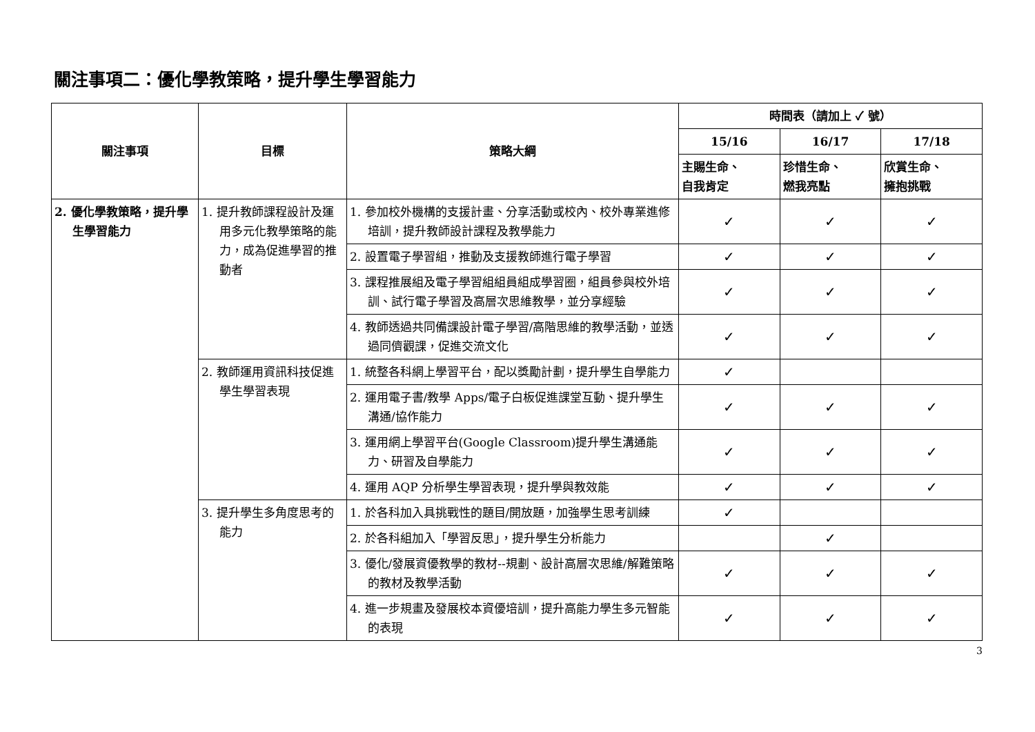關注事項二：優化學教策略，提升學生學習能力
| 關注事項 | 目標 | 策略大綱 | 時間表（請加上 ✓ 號） | | |
| --- | --- | --- | --- | --- | --- |
| | | | 15/16 | 16/17 | 17/18 |
| | | | 主賜生命、 自我肯定 | 珍惜生命、 燃我亮點 | 欣賞生命、 擁抱挑戰 |
| 2. 優化學教策略，提升學生學習能力 | 1. 提升教師課程設計及運用多元化教學策略的能力，成為促進學習的推動者 | 1. 參加校外機構的支援計畫、分享活動或校內、校外專業進修培訓，提升教師設計課程及教學能力 | ✓ | ✓ | ✓ |
| | | 2. 設置電子學習組，推動及支援教師進行電子學習 | ✓ | ✓ | ✓ |
| | | 3. 課程推展組及電子學習組組員組成學習圈，組員參與校外培訓、試行電子學習及高層次思維教學，並分享經驗 | ✓ | ✓ | ✓ |
| | | 4. 教師透過共同備課設計電子學習/高階思維的教學活動，並透過同儕觀課，促進交流文化 | ✓ | ✓ | ✓ |
| | 2. 教師運用資訊科技促進學生學習表現 | 1. 統整各科網上學習平台，配以獎勵計劃，提升學生自學能力 | ✓ | | |
| | | 2. 運用電子書/教學 Apps/電子白板促進課堂互動、提升學生溝通/協作能力 | ✓ | ✓ | ✓ |
| | | 3. 運用網上學習平台(Google Classroom)提升學生溝通能力、研習及自學能力 | ✓ | ✓ | ✓ |
| | | 4. 運用 AQP 分析學生學習表現，提升學與教效能 | ✓ | ✓ | ✓ |
| | 3. 提升學生多角度思考的能力 | 1. 於各科加入具挑戰性的題目/開放題，加強學生思考訓練 | ✓ | | |
| | | 2. 於各科組加入「學習反思」，提升學生分析能力 | | ✓ | |
| | | 3. 優化/發展資優教學的教材--規劃、設計高層次思維/解難策略的教材及教學活動 | ✓ | ✓ | ✓ |
| | | 4. 進一步規畫及發展校本資優培訓，提升高能力學生多元智能的表現 | ✓ | ✓ | ✓ |
3